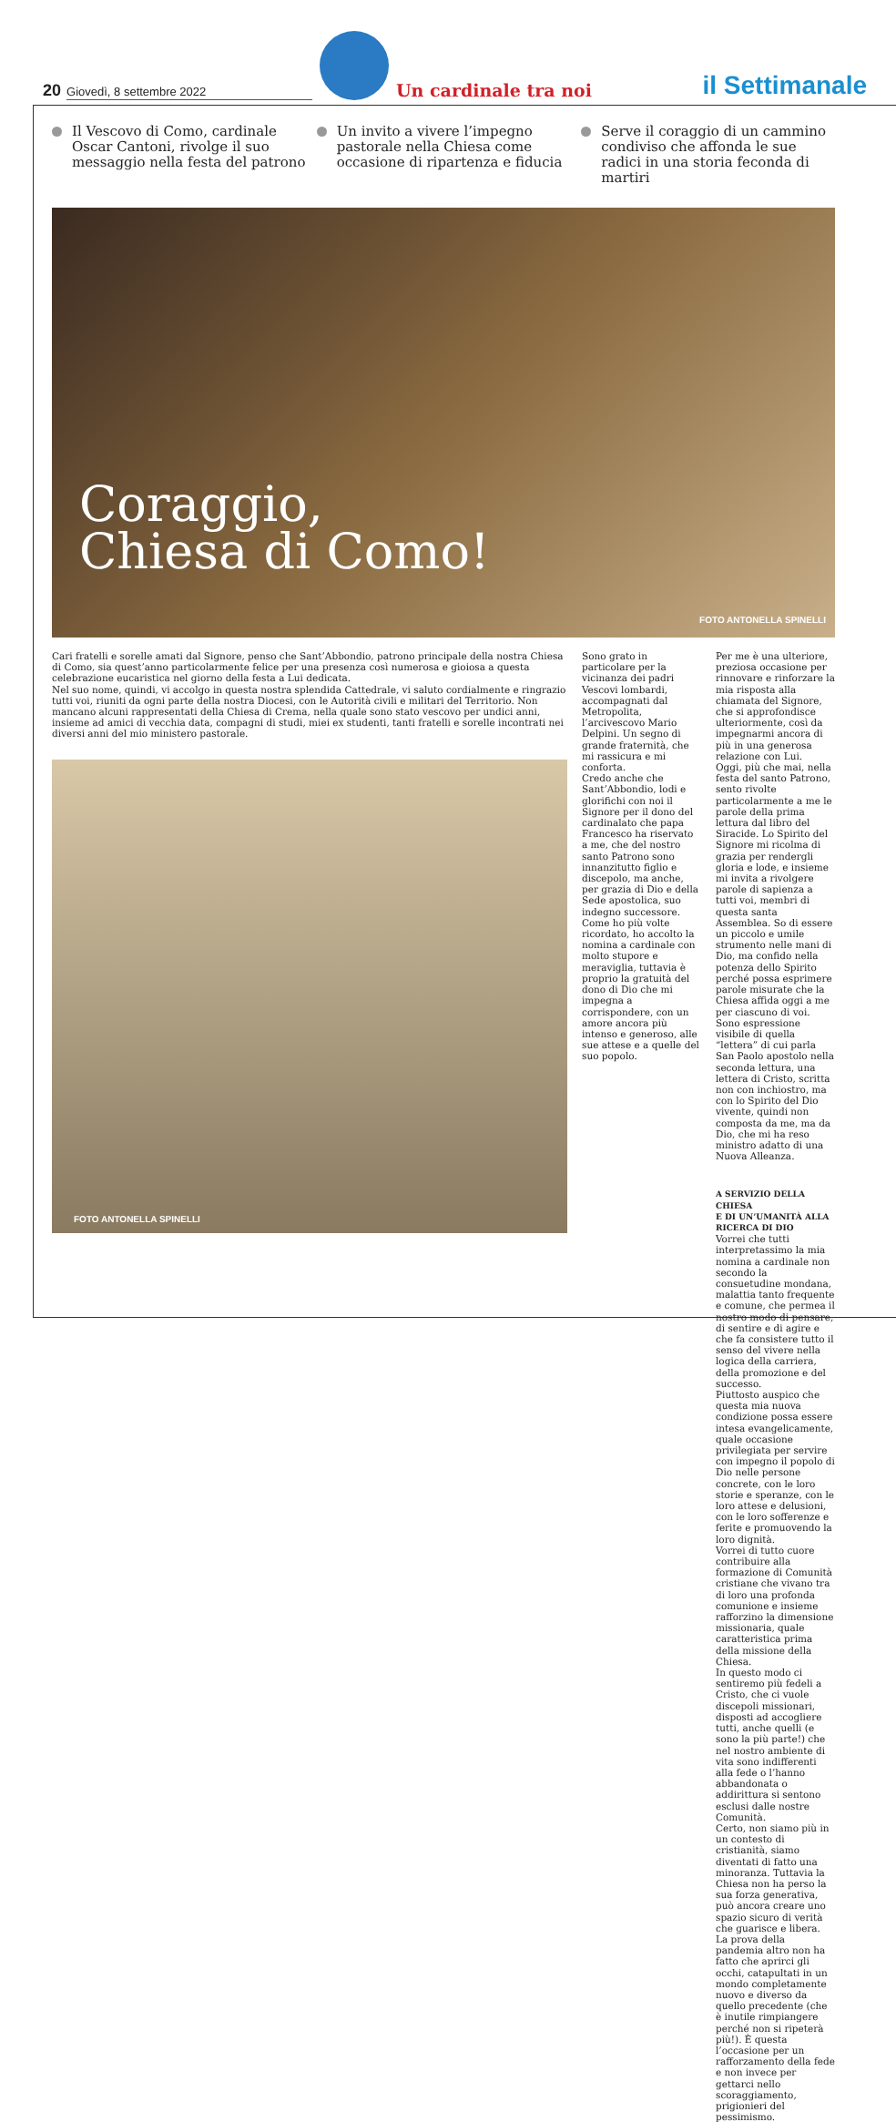20 Giovedì, 8 settembre 2022
Un cardinale tra noi il Settimanale
Il Vescovo di Como, cardinale Oscar Cantoni, rivolge il suo messaggio nella festa del patrono
Un invito a vivere l’impegno pastorale nella Chiesa come occasione di ripartenza e fiducia
Serve il coraggio di un cammino condiviso che affonda le sue radici in una storia feconda di martiri
Coraggio,
Chiesa di Como!
FOTO ANTONELLA SPINELLI
Cari fratelli e sorelle amati dal Signore, penso che Sant’Abbondio, patrono principale della nostra Chiesa di Como, sia quest’anno particolarmente felice per una presenza così numerosa e gioiosa a questa celebrazione eucaristica nel giorno della festa a Lui dedicata.
Nel suo nome, quindi, vi accolgo in questa nostra splendida Cattedrale, vi saluto cordialmente e ringrazio tutti voi, riuniti da ogni parte della nostra Diocesi, con le Autorità civili e militari del Territorio. Non mancano alcuni rappresentati della Chiesa di Crema, nella quale sono stato vescovo per undici anni, insieme ad amici di vecchia data, compagni di studi, miei ex studenti, tanti fratelli e sorelle incontrati nei diversi anni del mio ministero pastorale.
FOTO ANTONELLA SPINELLI
Sono grato in particolare per la vicinanza dei padri Vescovi lombardi, accompagnati dal Metropolita, l’arcivescovo Mario Delpini. Un segno di grande fraternità, che mi rassicura e mi conforta.
Credo anche che Sant’Abbondio, lodi e glorifichi con noi il Signore per il dono del cardinalato che papa Francesco ha riservato a me, che del nostro santo Patrono sono innanzitutto figlio e discepolo, ma anche, per grazia di Dio e della Sede apostolica, suo indegno successore.
Come ho più volte ricordato, ho accolto la nomina a cardinale con molto stupore e meraviglia, tuttavia è proprio la gratuità del dono di Dio che mi impegna a corrispondere, con un amore ancora più intenso e generoso, alle sue attese e a quelle del suo popolo.
Per me è una ulteriore, preziosa occasione per rinnovare e rinforzare la mia risposta alla chiamata del Signore, che si approfondisce ulteriormente, così da impegnarmi ancora di più in una generosa relazione con Lui.
Oggi, più che mai, nella festa del santo Patrono, sento rivolte particolarmente a me le parole della prima lettura dal libro del Siracide. Lo Spirito del Signore mi ricolma di grazia per rendergli gloria e lode, e insieme mi invita a rivolgere parole di sapienza a tutti voi, membri di questa santa Assemblea. So di essere un piccolo e umile strumento nelle mani di Dio, ma confido nella potenza dello Spirito perché possa esprimere parole misurate che la Chiesa affida oggi a me per ciascuno di voi.
Sono espressione visibile di quella “lettera” di cui parla San Paolo apostolo nella seconda lettura, una lettera di Cristo, scritta non con inchiostro, ma con lo Spirito del Dio vivente, quindi non composta da me, ma da Dio, che mi ha reso ministro adatto di una Nuova Alleanza.
A SERVIZIO DELLA CHIESA
E DI UN’UMANITÀ ALLA RICERCA DI DIO
Vorrei che tutti interpretassimo la mia nomina a cardinale non secondo la consuetudine mondana, malattia tanto frequente e comune, che permea il nostro modo di pensare, di sentire e di agire e che fa consistere tutto il senso del vivere nella logica della carriera, della promozione e del successo.
Piuttosto auspico che questa mia nuova condizione possa essere intesa evangelicamente, quale occasione privilegiata per servire con impegno il popolo di Dio nelle persone concrete, con le loro storie e speranze, con le loro attese e delusioni, con le loro sofferenze e ferite e promuovendo la loro dignità.
Vorrei di tutto cuore contribuire alla formazione di Comunità cristiane che vivano tra di loro una profonda comunione e insieme rafforzino la dimensione missionaria, quale caratteristica prima della missione della Chiesa.
In questo modo ci sentiremo più fedeli a Cristo, che ci vuole discepoli missionari, disposti ad accogliere tutti, anche quelli (e sono la più parte!) che nel nostro ambiente di vita sono indifferenti alla fede o l’hanno abbandonata o addirittura si sentono esclusi dalle nostre Comunità.
Certo, non siamo più in un contesto di cristianità, siamo diventati di fatto una minoranza. Tuttavia la Chiesa non ha perso la sua forza generativa, può ancora creare uno spazio sicuro di verità che guarisce e libera. La prova della pandemia altro non ha fatto che aprirci gli occhi, catapultati in un mondo completamente nuovo e diverso da quello precedente (che è inutile rimpiangere perché non si ripeterà più!). È questa l’occasione per un rafforzamento della fede e non invece per gettarci nello scoraggiamento, prigionieri del pessimismo.